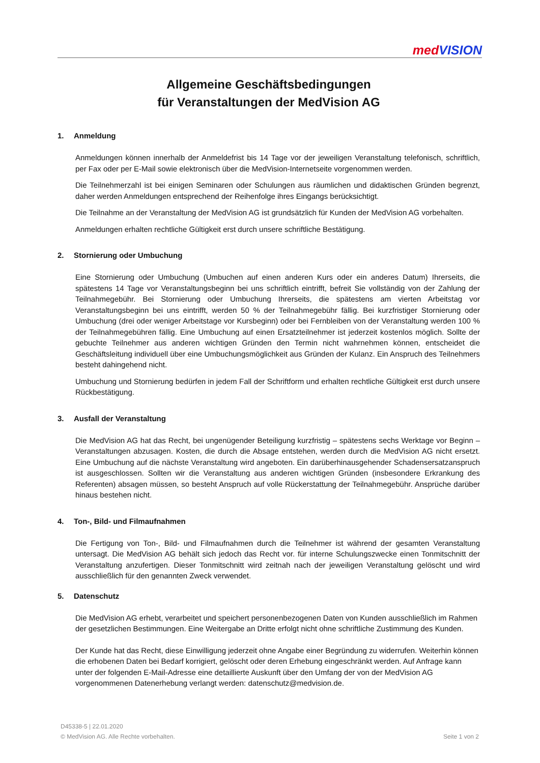med VISION
Allgemeine Geschäftsbedingungen
für Veranstaltungen der MedVision AG
1. Anmeldung
Anmeldungen können innerhalb der Anmeldefrist bis 14 Tage vor der jeweiligen Veranstaltung telefonisch, schriftlich, per Fax oder per E-Mail sowie elektronisch über die MedVision-Internetseite vorgenommen werden.
Die Teilnehmerzahl ist bei einigen Seminaren oder Schulungen aus räumlichen und didaktischen Gründen begrenzt, daher werden Anmeldungen entsprechend der Reihenfolge ihres Eingangs berücksichtigt.
Die Teilnahme an der Veranstaltung der MedVision AG ist grundsätzlich für Kunden der MedVision AG vorbehalten.
Anmeldungen erhalten rechtliche Gültigkeit erst durch unsere schriftliche Bestätigung.
2. Stornierung oder Umbuchung
Eine Stornierung oder Umbuchung (Umbuchen auf einen anderen Kurs oder ein anderes Datum) Ihrerseits, die spätestens 14 Tage vor Veranstaltungsbeginn bei uns schriftlich eintrifft, befreit Sie vollständig von der Zahlung der Teilnahmegebühr. Bei Stornierung oder Umbuchung Ihrerseits, die spätestens am vierten Arbeitstag vor Veranstaltungsbeginn bei uns eintrifft, werden 50 % der Teilnahmegebühr fällig. Bei kurzfristiger Stornierung oder Umbuchung (drei oder weniger Arbeitstage vor Kursbeginn) oder bei Fernbleiben von der Veranstaltung werden 100 % der Teilnahmegebühren fällig. Eine Umbuchung auf einen Ersatzteilnehmer ist jederzeit kostenlos möglich. Sollte der gebuchte Teilnehmer aus anderen wichtigen Gründen den Termin nicht wahrnehmen können, entscheidet die Geschäftsleitung individuell über eine Umbuchungsmöglichkeit aus Gründen der Kulanz. Ein Anspruch des Teilnehmers besteht dahingehend nicht.
Umbuchung und Stornierung bedürfen in jedem Fall der Schriftform und erhalten rechtliche Gültigkeit erst durch unsere Rückbestätigung.
3. Ausfall der Veranstaltung
Die MedVision AG hat das Recht, bei ungenügender Beteiligung kurzfristig – spätestens sechs Werktage vor Beginn – Veranstaltungen abzusagen. Kosten, die durch die Absage entstehen, werden durch die MedVision AG nicht ersetzt. Eine Umbuchung auf die nächste Veranstaltung wird angeboten. Ein darüberhinausgehender Schadensersatzanspruch ist ausgeschlossen. Sollten wir die Veranstaltung aus anderen wichtigen Gründen (insbesondere Erkrankung des Referenten) absagen müssen, so besteht Anspruch auf volle Rückerstattung der Teilnahmegebühr. Ansprüche darüber hinaus bestehen nicht.
4. Ton-, Bild- und Filmaufnahmen
Die Fertigung von Ton-, Bild- und Filmaufnahmen durch die Teilnehmer ist während der gesamten Veranstaltung untersagt. Die MedVision AG behält sich jedoch das Recht vor. für interne Schulungszwecke einen Tonmitschnitt der Veranstaltung anzufertigen. Dieser Tonmitschnitt wird zeitnah nach der jeweiligen Veranstaltung gelöscht und wird ausschließlich für den genannten Zweck verwendet.
5. Datenschutz
Die MedVision AG erhebt, verarbeitet und speichert personenbezogenen Daten von Kunden ausschließlich im Rahmen der gesetzlichen Bestimmungen. Eine Weitergabe an Dritte erfolgt nicht ohne schriftliche Zustimmung des Kunden.
Der Kunde hat das Recht, diese Einwilligung jederzeit ohne Angabe einer Begründung zu widerrufen. Weiterhin können die erhobenen Daten bei Bedarf korrigiert, gelöscht oder deren Erhebung eingeschränkt werden. Auf Anfrage kann unter der folgenden E-Mail-Adresse eine detaillierte Auskunft über den Umfang der von der MedVision AG vorgenommenen Datenerhebung verlangt werden: datenschutz@medvision.de.
D45338-5 | 22.01.2020
© MedVision AG. Alle Rechte vorbehalten. Seite 1 von 2